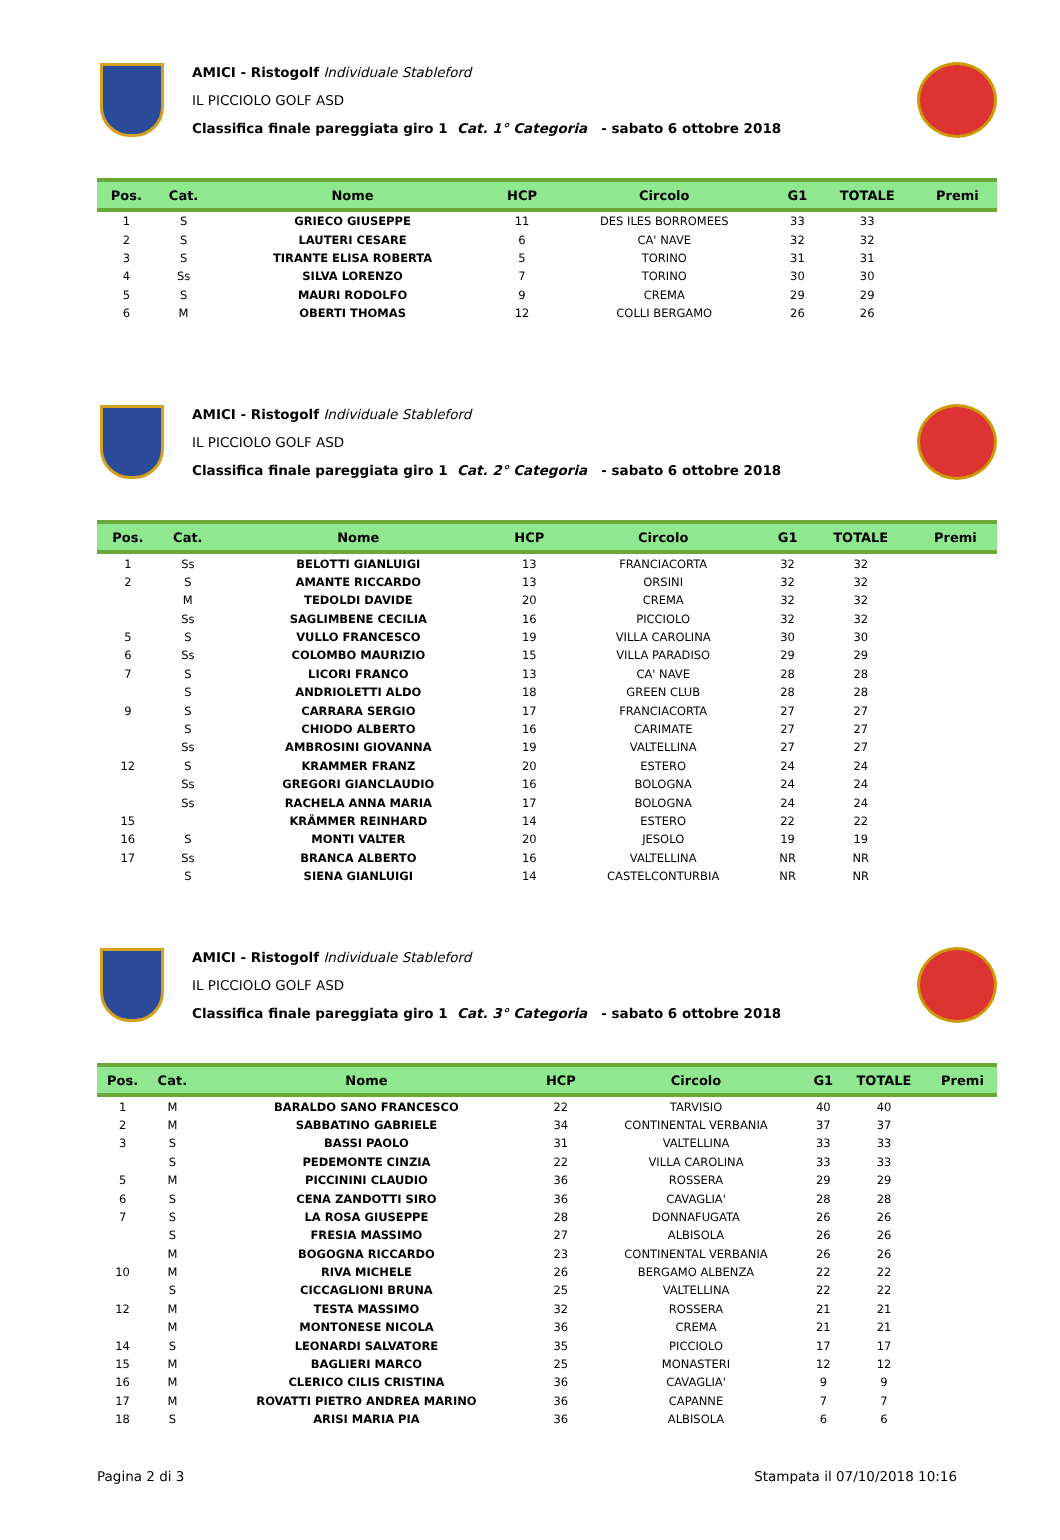AMICI - Ristogolf Individuale Stableford
IL PICCIOLO GOLF ASD
Classifica finale pareggiata giro 1 Cat. 1° Categoria - sabato 6 ottobre 2018
| Pos. | Cat. | Nome | HCP | Circolo | G1 | TOTALE | Premi |
| --- | --- | --- | --- | --- | --- | --- | --- |
| 1 | S | GRIECO GIUSEPPE | 11 | DES ILES BORROMEES | 33 | 33 | |
| 2 | S | LAUTERI CESARE | 6 | CA' NAVE | 32 | 32 | |
| 3 | S | TIRANTE ELISA ROBERTA | 5 | TORINO | 31 | 31 | |
| 4 | Ss | SILVA LORENZO | 7 | TORINO | 30 | 30 | |
| 5 | S | MAURI RODOLFO | 9 | CREMA | 29 | 29 | |
| 6 | M | OBERTI THOMAS | 12 | COLLI BERGAMO | 26 | 26 | |
AMICI - Ristogolf Individuale Stableford
IL PICCIOLO GOLF ASD
Classifica finale pareggiata giro 1 Cat. 2° Categoria - sabato 6 ottobre 2018
| Pos. | Cat. | Nome | HCP | Circolo | G1 | TOTALE | Premi |
| --- | --- | --- | --- | --- | --- | --- | --- |
| 1 | Ss | BELOTTI GIANLUIGI | 13 | FRANCIACORTA | 32 | 32 | |
| 2 | S | AMANTE RICCARDO | 13 | ORSINI | 32 | 32 | |
| | M | TEDOLDI DAVIDE | 20 | CREMA | 32 | 32 | |
| | Ss | SAGLIMBENE CECILIA | 16 | PICCIOLO | 32 | 32 | |
| 5 | S | VULLO FRANCESCO | 19 | VILLA CAROLINA | 30 | 30 | |
| 6 | Ss | COLOMBO MAURIZIO | 15 | VILLA PARADISO | 29 | 29 | |
| 7 | S | LICORI FRANCO | 13 | CA' NAVE | 28 | 28 | |
| | S | ANDRIOLETTI ALDO | 18 | GREEN CLUB | 28 | 28 | |
| 9 | S | CARRARA SERGIO | 17 | FRANCIACORTA | 27 | 27 | |
| | S | CHIODO ALBERTO | 16 | CARIMATE | 27 | 27 | |
| | Ss | AMBROSINI GIOVANNA | 19 | VALTELLINA | 27 | 27 | |
| 12 | S | KRAMMER FRANZ | 20 | ESTERO | 24 | 24 | |
| | Ss | GREGORI GIANCLAUDIO | 16 | BOLOGNA | 24 | 24 | |
| | Ss | RACHELA ANNA MARIA | 17 | BOLOGNA | 24 | 24 | |
| 15 | | KRÄMMER REINHARD | 14 | ESTERO | 22 | 22 | |
| 16 | S | MONTI VALTER | 20 | JESOLO | 19 | 19 | |
| 17 | Ss | BRANCA ALBERTO | 16 | VALTELLINA | NR | NR | |
| | S | SIENA GIANLUIGI | 14 | CASTELCONTURBIA | NR | NR | |
AMICI - Ristogolf Individuale Stableford
IL PICCIOLO GOLF ASD
Classifica finale pareggiata giro 1 Cat. 3° Categoria - sabato 6 ottobre 2018
| Pos. | Cat. | Nome | HCP | Circolo | G1 | TOTALE | Premi |
| --- | --- | --- | --- | --- | --- | --- | --- |
| 1 | M | BARALDO SANO FRANCESCO | 22 | TARVISIO | 40 | 40 | |
| 2 | M | SABBATINO GABRIELE | 34 | CONTINENTAL VERBANIA | 37 | 37 | |
| 3 | S | BASSI PAOLO | 31 | VALTELLINA | 33 | 33 | |
| | S | PEDEMONTE CINZIA | 22 | VILLA CAROLINA | 33 | 33 | |
| 5 | M | PICCININI CLAUDIO | 36 | ROSSERA | 29 | 29 | |
| 6 | S | CENA ZANDOTTI SIRO | 36 | CAVAGLIA' | 28 | 28 | |
| 7 | S | LA ROSA GIUSEPPE | 28 | DONNAFUGATA | 26 | 26 | |
| | S | FRESIA MASSIMO | 27 | ALBISOLA | 26 | 26 | |
| | M | BOGOGNA RICCARDO | 23 | CONTINENTAL VERBANIA | 26 | 26 | |
| 10 | M | RIVA MICHELE | 26 | BERGAMO ALBENZA | 22 | 22 | |
| | S | CICCAGLIONI BRUNA | 25 | VALTELLINA | 22 | 22 | |
| 12 | M | TESTA MASSIMO | 32 | ROSSERA | 21 | 21 | |
| | M | MONTONESE NICOLA | 36 | CREMA | 21 | 21 | |
| 14 | S | LEONARDI SALVATORE | 35 | PICCIOLO | 17 | 17 | |
| 15 | M | BAGLIERI MARCO | 25 | MONASTERI | 12 | 12 | |
| 16 | M | CLERICO CILIS CRISTINA | 36 | CAVAGLIA' | 9 | 9 | |
| 17 | M | ROVATTI PIETRO ANDREA MARINO | 36 | CAPANNE | 7 | 7 | |
| 18 | S | ARISI MARIA PIA | 36 | ALBISOLA | 6 | 6 | |
Pagina 2 di 3 Stampata il 07/10/2018 10:16